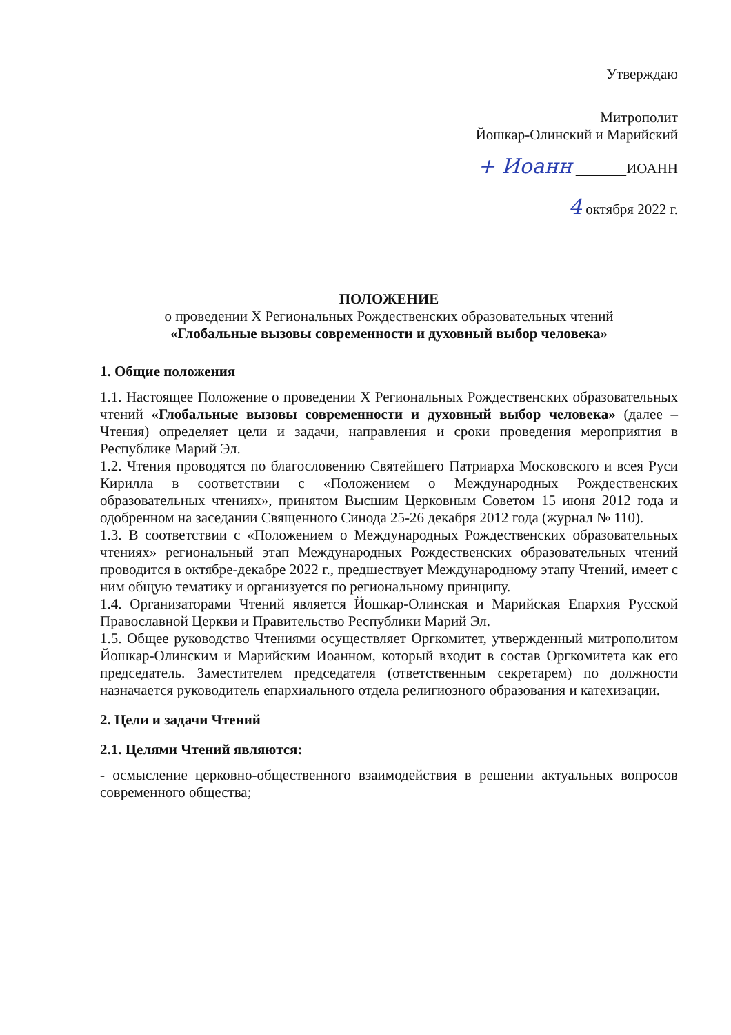Утверждаю
Митрополит
Йошкар-Олинский и Марийский
+ Иоанн ИОАНН
4 октября 2022 г.
ПОЛОЖЕНИЕ
о проведении X Региональных Рождественских образовательных чтений
«Глобальные вызовы современности и духовный выбор человека»
1. Общие положения
1.1. Настоящее Положение о проведении X Региональных Рождественских образовательных чтений «Глобальные вызовы современности и духовный выбор человека» (далее – Чтения) определяет цели и задачи, направления и сроки проведения мероприятия в Республике Марий Эл.
1.2. Чтения проводятся по благословению Святейшего Патриарха Московского и всея Руси Кирилла в соответствии с «Положением о Международных Рождественских образовательных чтениях», принятом Высшим Церковным Советом 15 июня 2012 года и одобренном на заседании Священного Синода 25-26 декабря 2012 года (журнал № 110).
1.3. В соответствии с «Положением о Международных Рождественских образовательных чтениях» региональный этап Международных Рождественских образовательных чтений проводится в октябре-декабре 2022 г., предшествует Международному этапу Чтений, имеет с ним общую тематику и организуется по региональному принципу.
1.4. Организаторами Чтений является Йошкар-Олинская и Марийская Епархия Русской Православной Церкви и Правительство Республики Марий Эл.
1.5. Общее руководство Чтениями осуществляет Оргкомитет, утвержденный митрополитом Йошкар-Олинским и Марийским Иоанном, который входит в состав Оргкомитета как его председатель. Заместителем председателя (ответственным секретарем) по должности назначается руководитель епархиального отдела религиозного образования и катехизации.
2. Цели и задачи Чтений
2.1. Целями Чтений являются:
- осмысление церковно-общественного взаимодействия в решении актуальных вопросов современного общества;